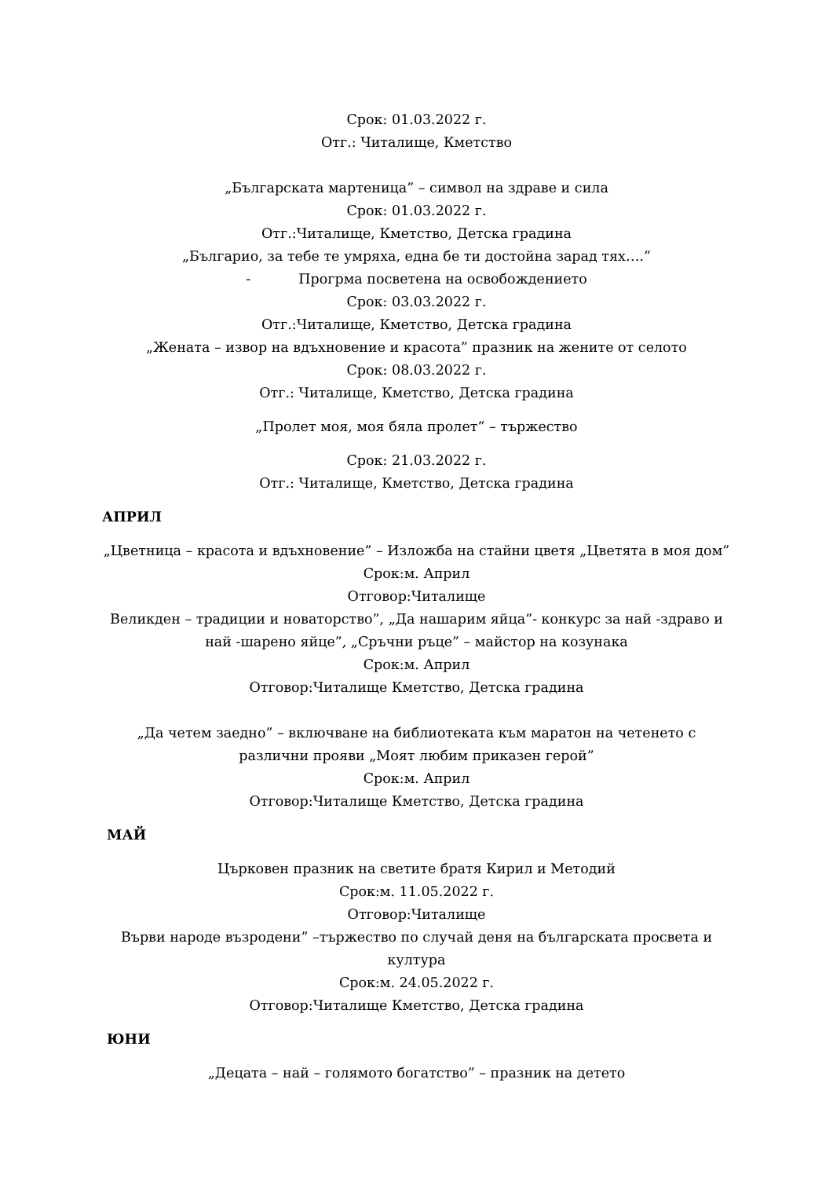Срок: 01.03.2022 г.
Отг.: Читалище, Кметство
„Българската мартеница” – символ на здраве и сила
Срок: 01.03.2022 г.
Отг.:Читалище, Кметство, Детска градина
„Българио, за тебе те умряха, една бе ти достойна зарад тях….”
- Прогрма посветена на освобождението
Срок: 03.03.2022 г.
Отг.:Читалище, Кметство, Детска градина
„Жената – извор на вдъхновение и красота” празник на жените от селото
Срок: 08.03.2022 г.
Отг.: Читалище, Кметство, Детска градина
„Пролет моя, моя бяла пролет” – тържество
Срок: 21.03.2022 г.
Отг.: Читалище, Кметство, Детска градина
АПРИЛ
„Цветница – красота и вдъхновение” – Изложба на стайни цветя „Цветята в моя дом”
Срок:м. Април
Отговор:Читалище
Великден – традиции и новаторство”, „Да нашарим яйца”- конкурс за най -здраво и най -шарено яйце”, „Сръчни ръце” – майстор на козунака
Срок:м. Април
Отговор:Читалище Кметство, Детска градина
„Да четем заедно” – включване на библиотеката към маратон на четенето с различни прояви „Моят любим приказен герой”
Срок:м. Април
Отговор:Читалище Кметство, Детска градина
МАЙ
Църковен празник на светите братя Кирил и Методий
Срок:м. 11.05.2022 г.
Отговор:Читалище
Върви народе възродени” –тържество по случай деня на българската просвета и култура
Срок:м. 24.05.2022 г.
Отговор:Читалище Кметство, Детска градина
ЮНИ
„Децата – най – голямото богатство” – празник на детето